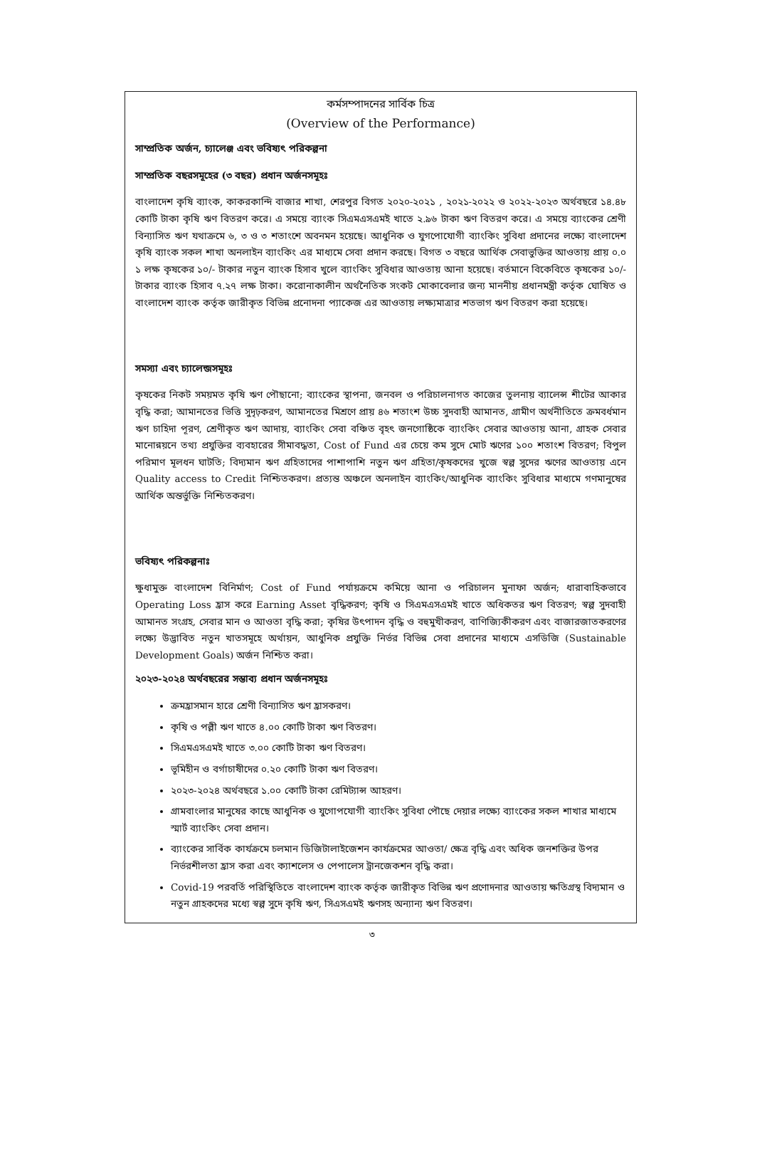কর্মসম্পাদনের সার্বিক চিত্র
(Overview of the Performance)
সাম্প্রতিক অর্জন, চ্যালেঞ্জ এবং ভবিষ্যৎ পরিকল্পনা
সাম্প্রতিক বছরসমূহের (৩ বছর) প্রধান অর্জনসমূহঃ
বাংলাদেশ কৃষি ব্যাংক, কাকরকান্দি বাজার শাখা, শেরপুর বিগত ২০২০-২০২১ , ২০২১-২০২২ ও ২০২২-২০২৩ অর্থবছরে ১৪.৪৮ কোটি টাকা কৃষি ঋণ বিতরণ করে। এ সময়ে ব্যাংক সিএমএসএমই খাতে ২.৯৬ টাকা ঋণ বিতরণ করে। এ সময়ে ব্যাংকের শ্রেণী বিন্যাসিত ঋণ যথাক্রমে ৬, ৩ ও ৩ শতাংশে অবনমন হয়েছে। আধুনিক ও যুগপোযোগী ব্যাংকিং সুবিধা প্রদানের লক্ষ্যে বাংলাদেশ কৃষি ব্যাংক সকল শাখা অনলাইন ব্যাংকিং এর মাধ্যমে সেবা প্রদান করছে। বিগত ৩ বছরে আর্থিক সেবাভুক্তির আওতায় প্রায় ০.০ ১ লক্ষ কৃষকের ১০/- টাকার নতুন ব্যাংক হিসাব খুলে ব্যাংকিং সুবিধার আওতায় আনা হয়েছে। বর্তমানে বিকেবিতে কৃষকের ১০/- টাকার ব্যাংক হিসাব ৭.২৭ লক্ষ টাকা। করোনাকালীন অর্থনৈতিক সংকট মোকাবেলার জন্য মাননীয় প্রধানমন্ত্রী কর্তৃক ঘোষিত ও বাংলাদেশ ব্যাংক কর্তৃক জারীকৃত বিভিন্ন প্রনোদনা প্যাকেজ এর আওতায় লক্ষ্যমাত্রার শতভাগ ঋণ বিতরণ করা হয়েছে।
সমস্যা এবং চ্যালেন্জসমূহঃ
কৃষকের নিকট সময়মত কৃষি ঋণ পৌছানো; ব্যাংকের স্থাপনা, জনবল ও পরিচালনাগত কাজের তুলনায় ব্যালেন্স শীটের আকার বৃদ্ধি করা; আমানতের ভিত্তি সুদৃঢ়করণ, আমানতের মিশ্রণে প্রায় ৪৬ শতাংশ উচ্চ সুদবাহী আমানত, গ্রামীণ অর্থনীতিতে ক্রমবর্ধমান ঋণ চাহিদা পূরণ, শ্রেণীকৃত ঋণ আদায়, ব্যাংকিং সেবা বঞ্চিত বৃহৎ জনগোষ্ঠিকে ব্যাংকিং সেবার আওতায় আনা, গ্রাহক সেবার মানোন্নয়নে তথ্য প্রযুক্তির ব্যবহারের সীমাবদ্ধতা, Cost of Fund এর চেয়ে কম সুদে মোট ঋণের ১০০ শতাংশ বিতরণ; বিপুল পরিমাণ মূলধন ঘাটতি; বিদ্যমান ঋণ গ্রহিতাদের পাশাপাশি নতুন ঋণ গ্রহিতা/কৃষকদের খুজে স্বল্প সুদের ঋণের আওতায় এনে Quality access to Credit নিশ্চিতকরণ। প্রত্যন্ত অঞ্চলে অনলাইন ব্যাংকিং/আধুনিক ব্যাংকিং সুবিধার মাধ্যমে গণমানুষের আর্থিক অন্তর্ভুক্তি নিশ্চিতকরণ।
ভবিষ্যৎ পরিকল্পনাঃ
ক্ষুধামুক্ত বাংলাদেশ বিনির্মাণ; Cost of Fund পর্যায়ক্রমে কমিয়ে আনা ও পরিচালন মুনাফা অর্জন; ধারাবাহিকভাবে Operating Loss হ্রাস করে Earning Asset বৃদ্ধিকরণ; কৃষি ও সিএমএসএমই খাতে অধিকতর ঋণ বিতরণ; স্বল্প সুদবাহী আমানত সংগ্রহ, সেবার মান ও আওতা বৃদ্ধি করা; কৃষির উৎপাদন বৃদ্ধি ও বহুমুখীকরণ, বাণিজ্যিকীকরণ এবং বাজারজাতকরণের লক্ষ্যে উদ্ভাবিত নতুন খাতসমূহে অর্থায়ন, আধুনিক প্রযুক্তি নির্ভর বিভিন্ন সেবা প্রদানের মাধ্যমে এসডিজি (Sustainable Development Goals) অর্জন নিশ্চিত করা।
২০২৩-২০২৪ অর্থবছরের সম্ভাব্য প্রধান অর্জনসমূহঃ
ক্রমহ্রাসমান হারে শ্রেণী বিন্যাসিত ঋণ হ্রাসকরণ।
কৃষি ও পল্লী ঋণ খাতে ৪.০০ কোটি টাকা ঋণ বিতরণ।
সিএমএসএমই খাতে ৩.০০ কোটি টাকা ঋণ বিতরণ।
ভূমিহীন ও বর্গাচাষীদের ০.২০ কোটি টাকা ঋণ বিতরণ।
২০২৩-২০২৪ অর্থবছরে ১.০০ কোটি টাকা রেমিট্যান্স আহরণ।
গ্রামবাংলার মানুষের কাছে আধুনিক ও যুগোপযোগী ব্যাংকিং সুবিধা পৌছে দেয়ার লক্ষ্যে ব্যাংকের সকল শাখার মাধ্যমে স্মার্ট ব্যাংকিং সেবা প্রদান।
ব্যাংকের সার্বিক কার্যক্রমে চলমান ডিজিটালাইজেশন কার্যক্রমের আওতা/ ক্ষেত্র বৃদ্ধি এবং অধিক জনশক্তির উপর নির্ভরশীলতা হ্রাস করা এবং ক্যাশলেস ও পেপালেস ট্রানজেকশন বৃদ্ধি করা।
Covid-19 পরবর্তি পরিস্থিতিতে বাংলাদেশ ব্যাংক কর্তৃক জারীকৃত বিভিন্ন ঋণ প্রণোদনার আওতায় ক্ষতিগ্রস্থ বিদ্যমান ও নতুন গ্রাহকদের মধ্যে স্বল্প সুদে কৃষি ঋণ, সিএসএমই ঋণসহ অন্যান্য ঋণ বিতরণ।
৩